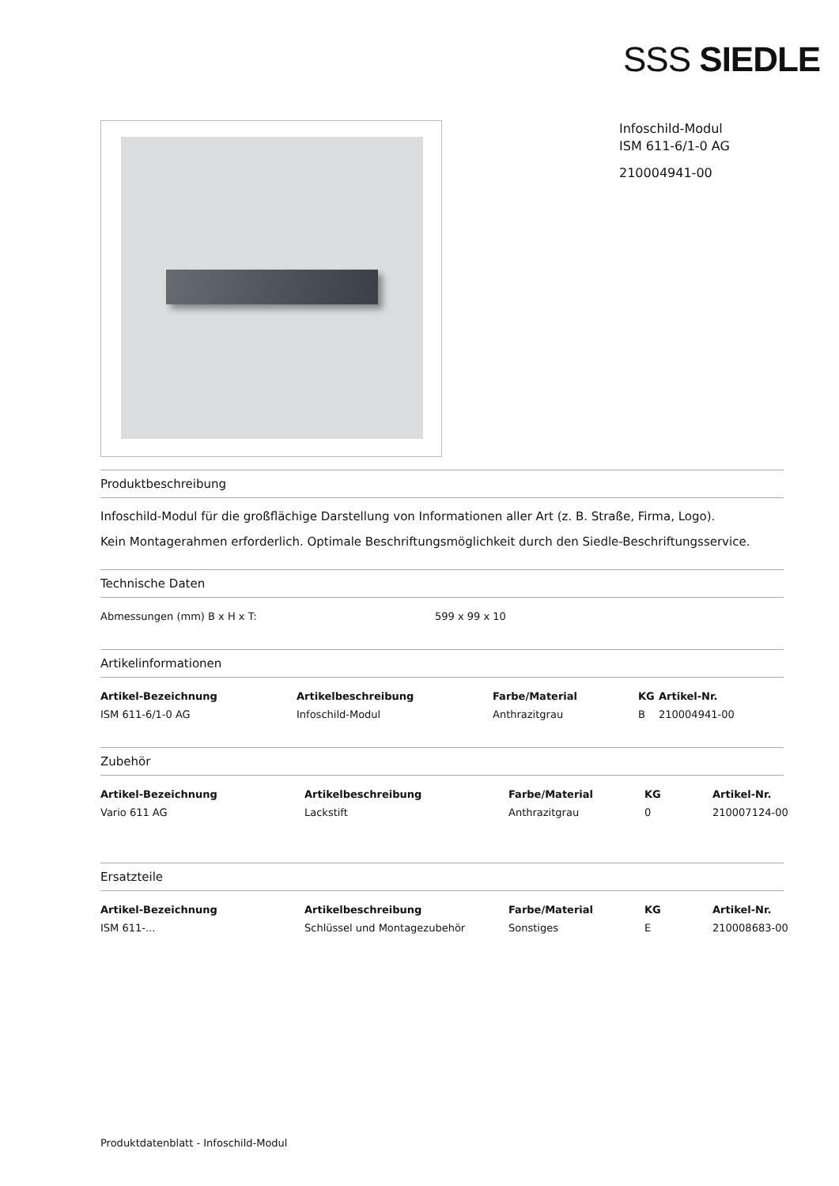SSS SIEDLE
Infoschild-Modul
ISM 611-6/1-0 AG
210004941-00
Produktbeschreibung
Infoschild-Modul für die großflächige Darstellung von Informationen aller Art (z. B. Straße, Firma, Logo).
Kein Montagerahmen erforderlich. Optimale Beschriftungsmöglichkeit durch den Siedle-Beschriftungsservice.
Technische Daten
| Abmessungen (mm) B x H x T: | 599 x 99 x 10 |
Artikelinformationen
| Artikel-Bezeichnung | Artikelbeschreibung | Farbe/Material | KG | Artikel-Nr. |
| --- | --- | --- | --- | --- |
| ISM 611-6/1-0 AG | Infoschild-Modul | Anthrazitgrau | B | 210004941-00 |
Zubehör
| Artikel-Bezeichnung | Artikelbeschreibung | Farbe/Material | KG | Artikel-Nr. |
| --- | --- | --- | --- | --- |
| Vario 611 AG | Lackstift | Anthrazitgrau | 0 | 210007124-00 |
Ersatzteile
| Artikel-Bezeichnung | Artikelbeschreibung | Farbe/Material | KG | Artikel-Nr. |
| --- | --- | --- | --- | --- |
| ISM 611-... | Schlüssel und Montagezubehör | Sonstiges | E | 210008683-00 |
Produktdatenblatt - Infoschild-Modul